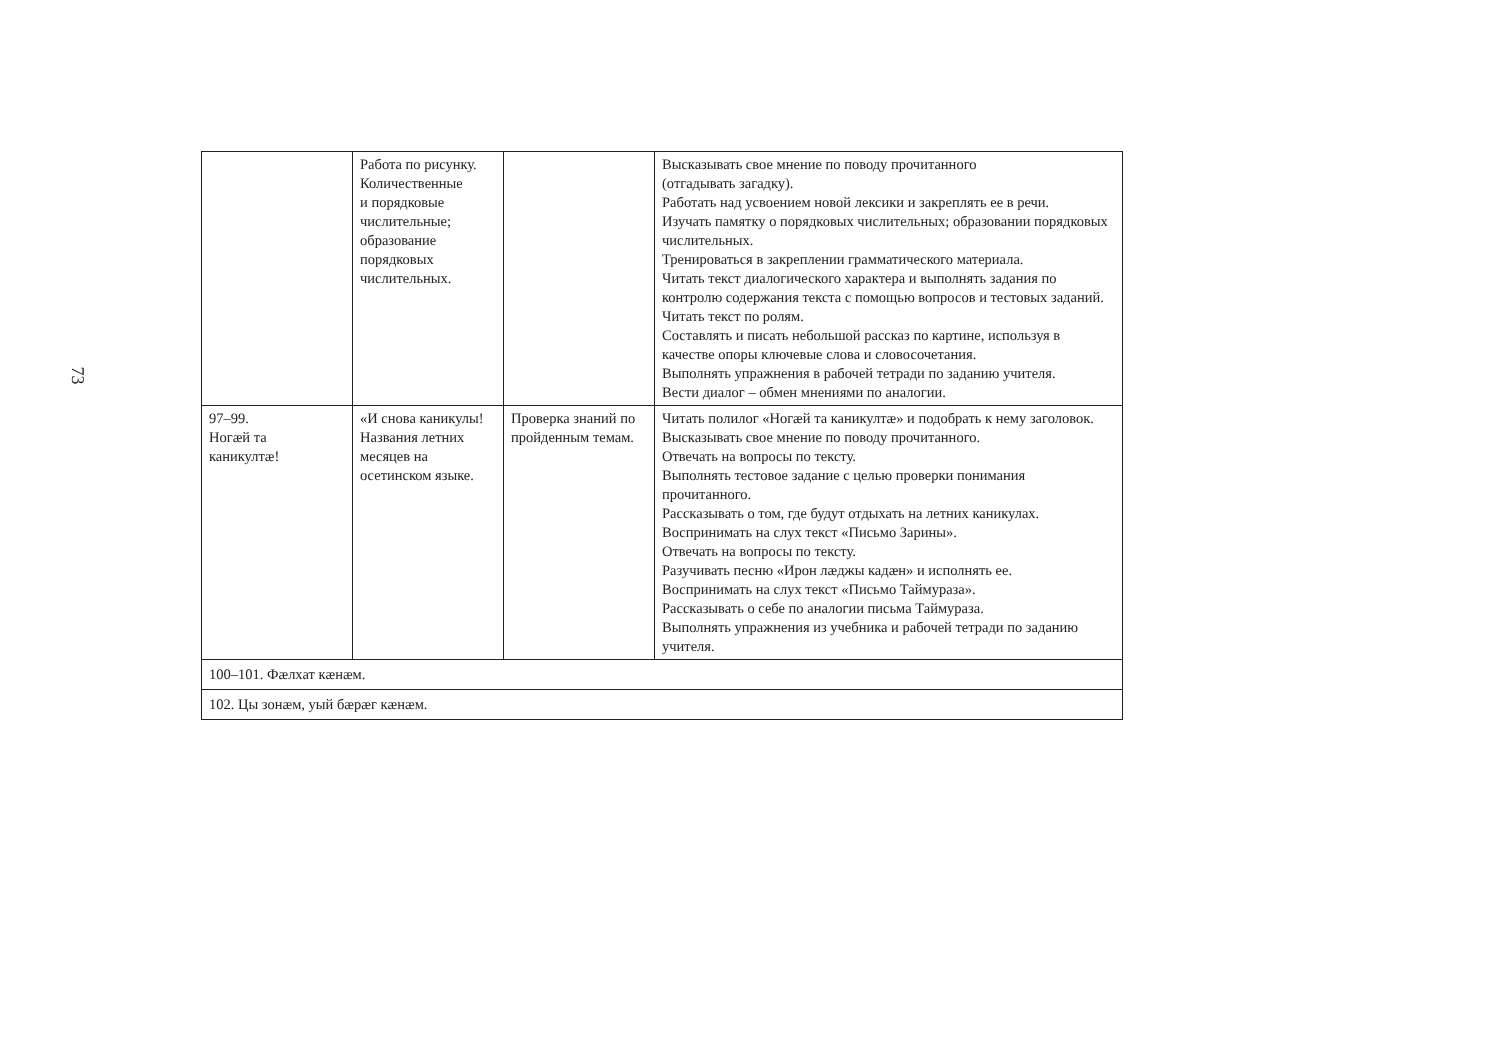73
| | Работа по рисунку. Количественные и порядковые числительные; образование порядковых числительных. | | Высказывать свое мнение по поводу прочитанного (отгадывать загадку). Работать над усвоением новой лексики и закреплять ее в речи. Изучать памятку о порядковых числительных; образовании порядковых числительных. Тренироваться в закреплении грамматического материала. Читать текст диалогического характера и выполнять задания по контролю содержания текста с помощью вопросов и тестовых заданий. Читать текст по ролям. Составлять и писать небольшой рассказ по картине, используя в качестве опоры ключевые слова и словосочетания. Выполнять упражнения в рабочей тетради по заданию учителя. Вести диалог – обмен мнениями по аналогии. |
| 97–99. Ногæй та каникултæ! | «И снова каникулы! Названия летних месяцев на осетинском языке. | Проверка знаний по пройденным темам. | Читать полилог «Ногæй та каникултæ» и подобрать к нему заголовок. Высказывать свое мнение по поводу прочитанного. Отвечать на вопросы по тексту. Выполнять тестовое задание с целью проверки понимания прочитанного. Рассказывать о том, где будут отдыхать на летних каникулах. Воспринимать на слух текст «Письмо Зарины». Отвечать на вопросы по тексту. Разучивать песню «Ирон лæджы кадæн» и исполнять ее. Воспринимать на слух текст «Письмо Таймураза». Рассказывать о себе по аналогии письма Таймураза. Выполнять упражнения из учебника и рабочей тетради по заданию учителя. |
| 100–101. Фæлхат кæнæм. | | | |
| 102. Цы зонæм, уый бæрæг кæнæм. | | | |